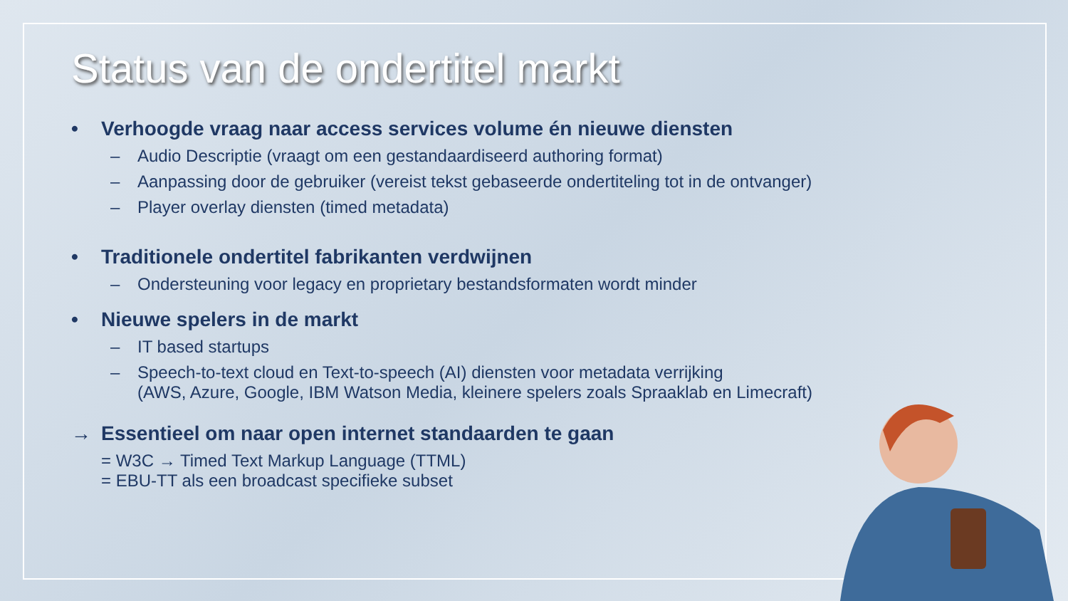Status van de ondertitel markt
• Verhoogde vraag naar access services volume én nieuwe diensten
– Audio Descriptie (vraagt om een gestandaardiseerd authoring format)
– Aanpassing door de gebruiker (vereist tekst gebaseerde ondertiteling tot in de ontvanger)
– Player overlay diensten (timed metadata)
• Traditionele ondertitel fabrikanten verdwijnen
– Ondersteuning voor legacy en proprietary bestandsformaten wordt minder
• Nieuwe spelers in de markt
– IT based startups
– Speech-to-text cloud en Text-to-speech (AI) diensten voor metadata verrijking
(AWS, Azure, Google, IBM Watson Media, kleinere spelers zoals Spraaklab en Limecraft)
→ Essentieel om naar open internet standaarden te gaan
= W3C → Timed Text Markup Language (TTML)
= EBU-TT als een broadcast specifieke subset